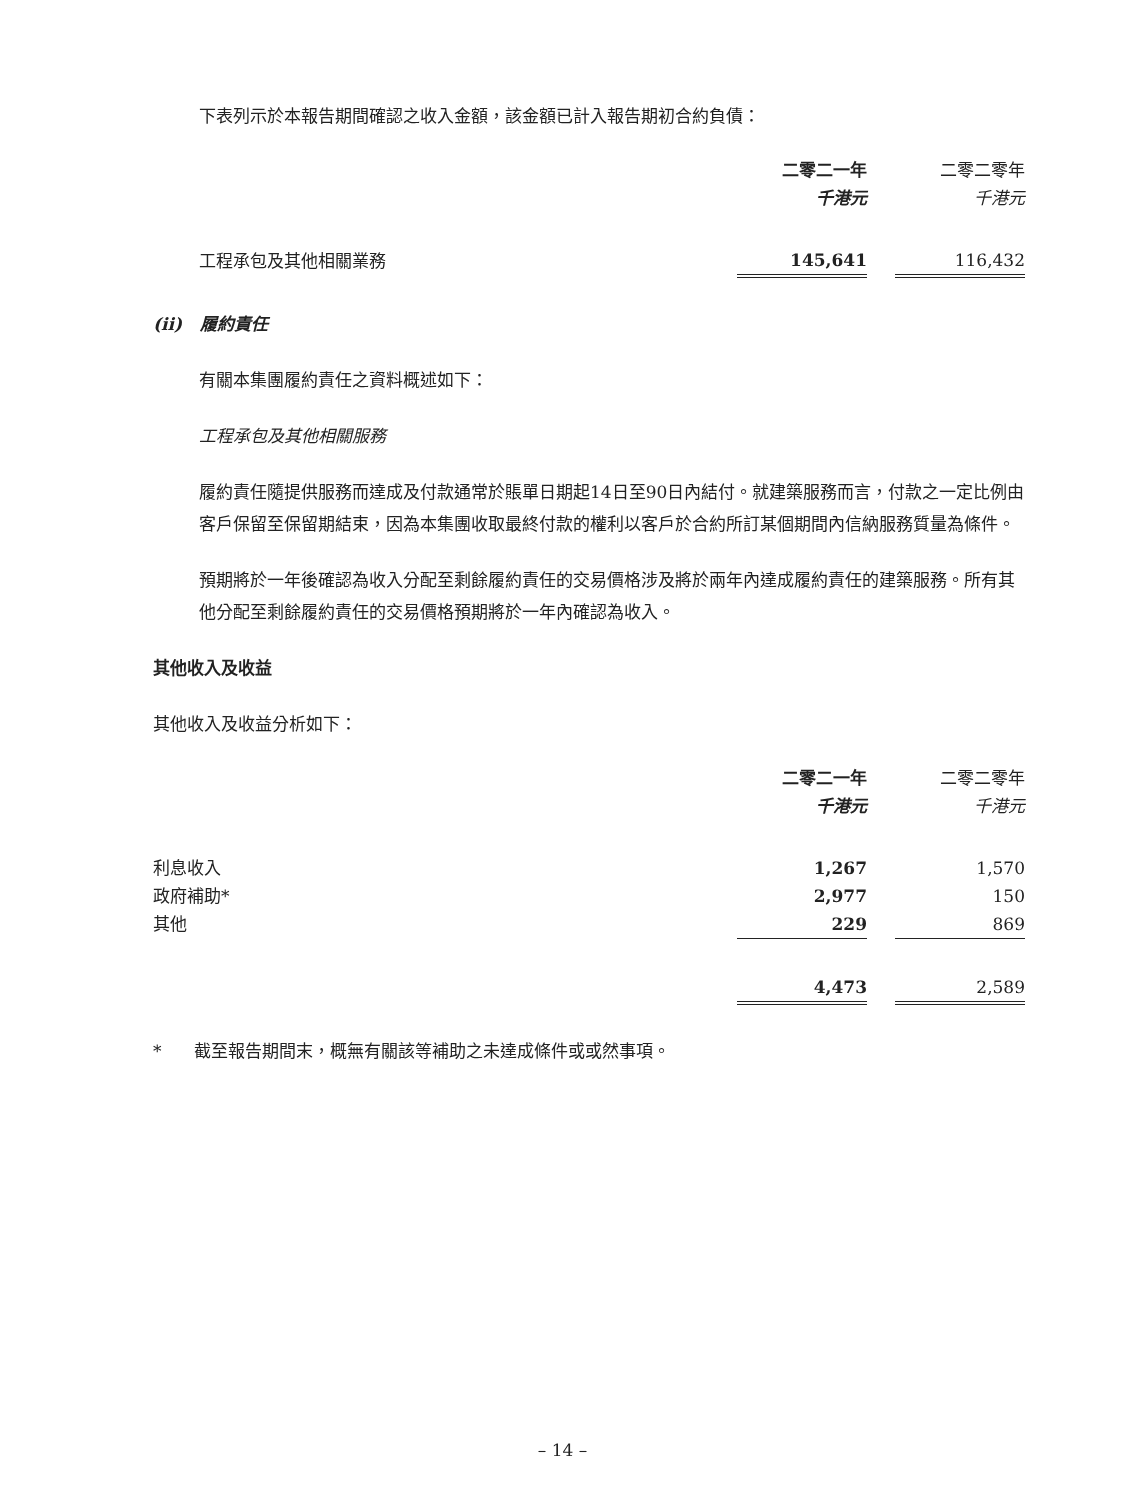下表列示於本報告期間確認之收入金額，該金額已計入報告期初合約負債：
| | 二零二一年 | | 二零二零年 |
| | 千港元 | | 千港元 |
| 工程承包及其他相關業務 | 145,641 | | 116,432 |
(ii) 履約責任
有關本集團履約責任之資料概述如下：
工程承包及其他相關服務
履約責任隨提供服務而達成及付款通常於賬單日期起14日至90日內結付。就建築服務而言，付款之一定比例由客戶保留至保留期結束，因為本集團收取最終付款的權利以客戶於合約所訂某個期間內信納服務質量為條件。
預期將於一年後確認為收入分配至剩餘履約責任的交易價格涉及將於兩年內達成履約責任的建築服務。所有其他分配至剩餘履約責任的交易價格預期將於一年內確認為收入。
其他收入及收益
其他收入及收益分析如下：
| | 二零二一年 | | 二零二零年 |
| | 千港元 | | 千港元 |
| 利息收入 | 1,267 | | 1,570 |
| 政府補助* | 2,977 | | 150 |
| 其他 | 229 | | 869 |
| | 4,473 | | 2,589 |
* 截至報告期間末，概無有關該等補助之未達成條件或或然事項。
– 14 –